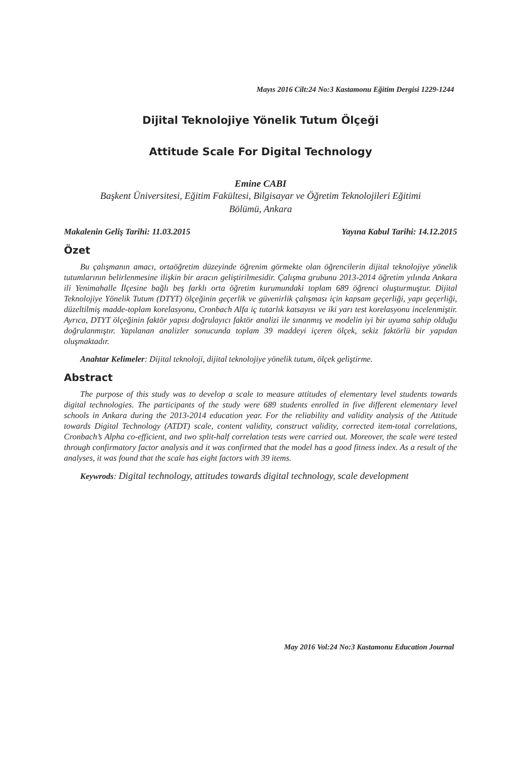Mayıs 2016 Cilt:24 No:3 Kastamonu Eğitim Dergisi 1229-1244
Dijital Teknolojiye Yönelik Tutum Ölçeği
Attitude Scale For Digital Technology
Emine CABI
Başkent Üniversitesi, Eğitim Fakültesi, Bilgisayar ve Öğretim Teknolojileri Eğitimi
Bölümü, Ankara
Makalenin Geliş Tarihi: 11.03.2015 Yayına Kabul Tarihi: 14.12.2015
Özet
Bu çalışmanın amacı, ortaöğretim düzeyinde öğrenim görmekte olan öğrencilerin dijital teknolojiye yönelik tutumlarının belirlenmesine ilişkin bir aracın geliştirilmesidir. Çalışma grubunu 2013-2014 öğretim yılında Ankara ili Yenimahalle İlçesine bağlı beş farklı orta öğretim kurumundaki toplam 689 öğrenci oluşturmuştur. Dijital Teknolojiye Yönelik Tutum (DTYT) ölçeğinin geçerlik ve güvenirlik çalışması için kapsam geçerliği, yapı geçerliği, düzeltilmiş madde-toplam korelasyonu, Cronbach Alfa iç tutarlık katsayısı ve iki yarı test korelasyonu incelenmiştir. Ayrıca, DTYT ölçeğinin faktör yapısı doğrulayıcı faktör analizi ile sınanmış ve modelin iyi bir uyuma sahip olduğu doğrulanmıştır. Yapılanan analizler sonucunda toplam 39 maddeyi içeren ölçek, sekiz faktörlü bir yapıdan oluşmaktadır.
Anahtar Kelimeler: Dijital teknoloji, dijital teknolojiye yönelik tutum, ölçek geliştirme.
Abstract
The purpose of this study was to develop a scale to measure attitudes of elementary level students towards digital technologies. The participants of the study were 689 students enrolled in five different elementary level schools in Ankara during the 2013-2014 education year. For the reliability and validity analysis of the Attitude towards Digital Technology (ATDT) scale, content validity, construct validity, corrected item-total correlations, Cronbach’s Alpha co-efficient, and two split-half correlation tests were carried out. Moreover, the scale were tested through confirmatory factor analysis and it was confirmed that the model has a good fitness index. As a result of the analyses, it was found that the scale has eight factors with 39 items.
Keywrods: Digital technology, attitudes towards digital technology, scale development
May 2016 Vol:24 No:3 Kastamonu Education Journal